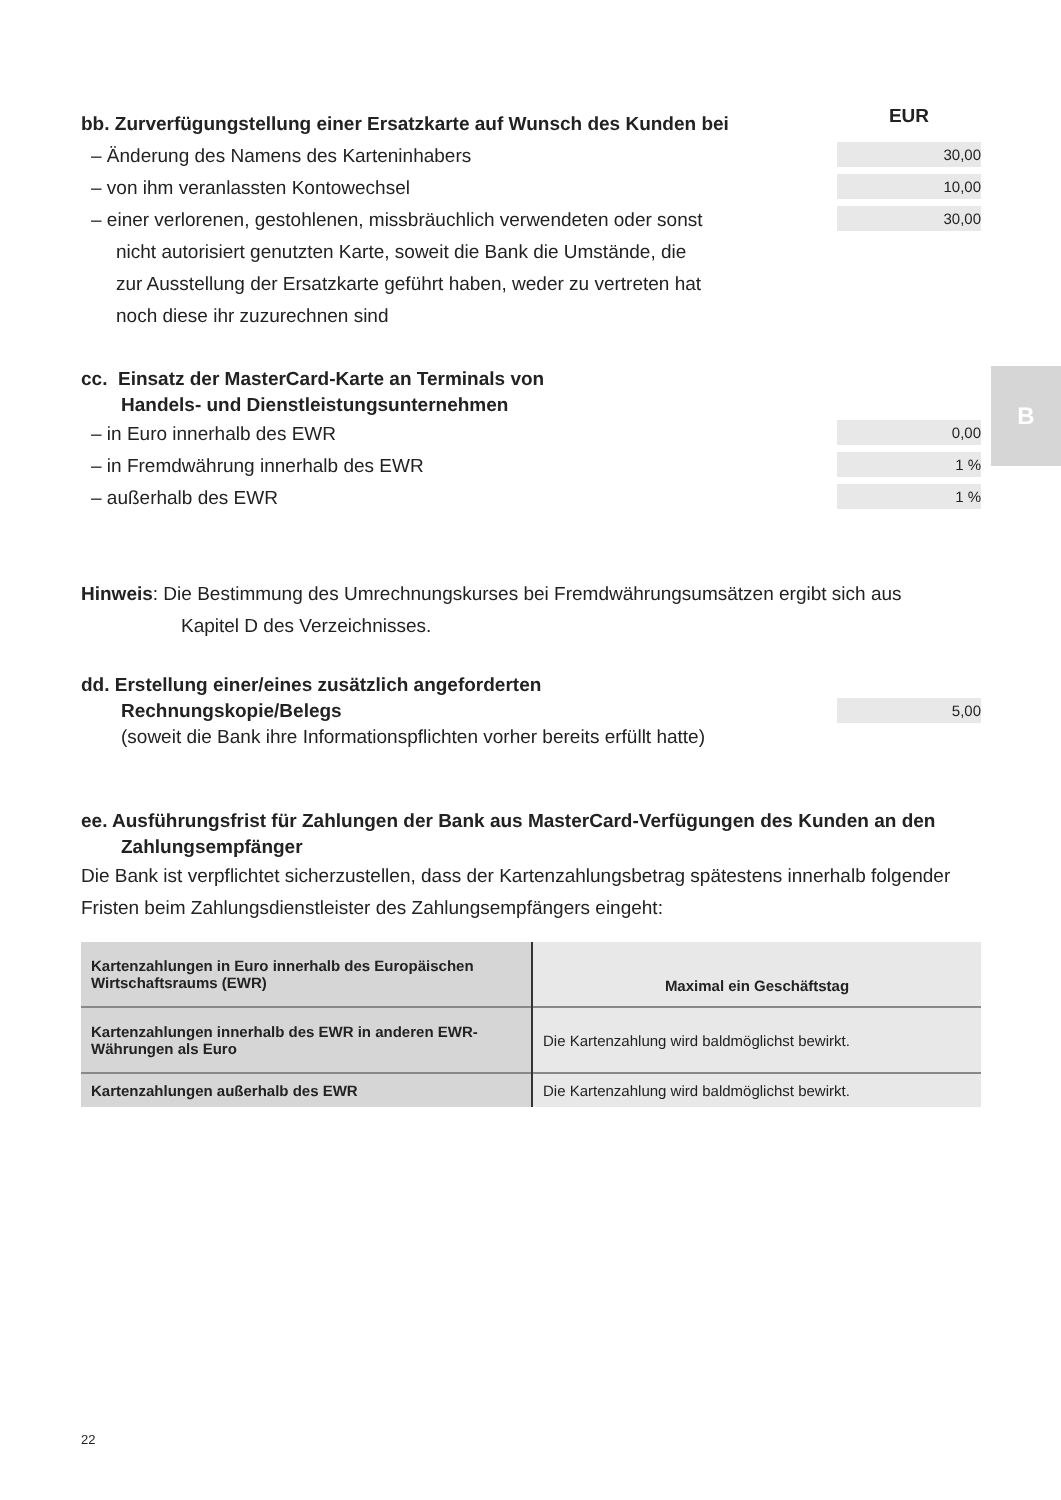B
bb. Zurverfügungstellung einer Ersatzkarte auf Wunsch des Kunden bei
EUR
– Änderung des Namens des Karteninhabers
30,00
– von ihm veranlassten Kontowechsel
10,00
– einer verlorenen, gestohlenen, missbräuchlich verwendeten oder sonst
nicht autorisiert genutzten Karte, soweit die Bank die Umstände, die
zur Ausstellung der Ersatzkarte geführt haben, weder zu vertreten hat
noch diese ihr zuzurechnen sind
30,00
cc. Einsatz der MasterCard-Karte an Terminals von
Handels- und Dienstleistungsunternehmen
– in Euro innerhalb des EWR
0,00
– in Fremdwährung innerhalb des EWR
1 %
– außerhalb des EWR
1 %
Hinweis: Die Bestimmung des Umrechnungskurses bei Fremdwährungsumsätzen ergibt sich aus
Kapitel D des Verzeichnisses.
dd. Erstellung einer/eines zusätzlich angeforderten
Rechnungskopie/Belegs
5,00
(soweit die Bank ihre Informationspflichten vorher bereits erfüllt hatte)
ee. Ausführungsfrist für Zahlungen der Bank aus MasterCard-Verfügungen des Kunden an den
Zahlungsempfänger
Die Bank ist verpflichtet sicherzustellen, dass der Kartenzahlungsbetrag spätestens innerhalb folgender Fristen beim Zahlungsdienstleister des Zahlungsempfängers eingeht:
| Kartenzahlungen in Euro innerhalb des Europäischen Wirtschaftsraums (EWR) | Maximal ein Geschäftstag |
| Kartenzahlungen innerhalb des EWR in anderen EWR-Währungen als Euro | Die Kartenzahlung wird baldmöglichst bewirkt. |
| Kartenzahlungen außerhalb des EWR | Die Kartenzahlung wird baldmöglichst bewirkt. |
22